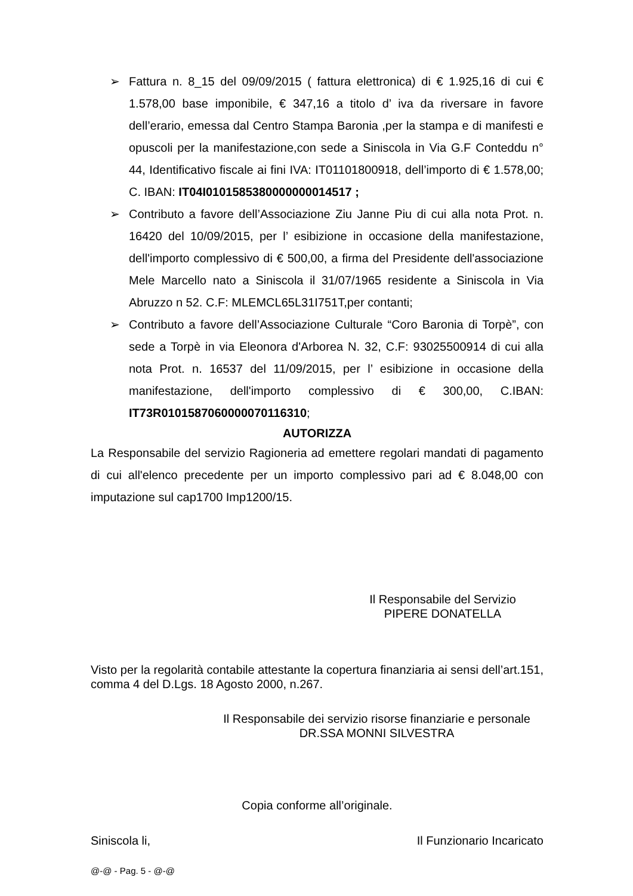➢ Fattura n. 8_15 del 09/09/2015 ( fattura elettronica) di € 1.925,16 di cui € 1.578,00 base imponibile, € 347,16 a titolo d’ iva da riversare in favore dell’erario, emessa dal Centro Stampa Baronia ,per la stampa e di manifesti e opuscoli per la manifestazione,con sede a Siniscola in Via G.F Conteddu n° 44, Identificativo fiscale ai fini IVA: IT01101800918, dell’importo di € 1.578,00; C. IBAN: IT04I0101585380000000014517 ;
➢ Contributo a favore dell’Associazione Ziu Janne Piu di cui alla nota Prot. n. 16420 del 10/09/2015, per l’ esibizione in occasione della manifestazione, dell'importo complessivo di € 500,00, a firma del Presidente dell'associazione Mele Marcello nato a Siniscola il 31/07/1965 residente a Siniscola in Via Abruzzo n 52. C.F: MLEMCL65L31I751T,per contanti;
➢ Contributo a favore dell’Associazione Culturale “Coro Baronia di Torpè”, con sede a Torpè in via Eleonora d'Arborea N. 32, C.F: 93025500914 di cui alla nota Prot. n. 16537 del 11/09/2015, per l’ esibizione in occasione della manifestazione, dell'importo complessivo di € 300,00, C.IBAN: IT73R0101587060000070116310;
AUTORIZZA
La Responsabile del servizio Ragioneria ad emettere regolari mandati di pagamento di cui all'elenco precedente per un importo complessivo pari ad € 8.048,00 con imputazione sul cap1700 Imp1200/15.
Il Responsabile del Servizio
PIPERE DONATELLA
Visto per la regolarità contabile attestante la copertura finanziaria ai sensi dell’art.151, comma 4 del D.Lgs. 18 Agosto 2000, n.267.
Il Responsabile dei servizio risorse finanziarie e personale
DR.SSA MONNI SILVESTRA
Copia conforme all’originale.
Siniscola li, Il Funzionario Incaricato
@-@ - Pag. 5 - @-@